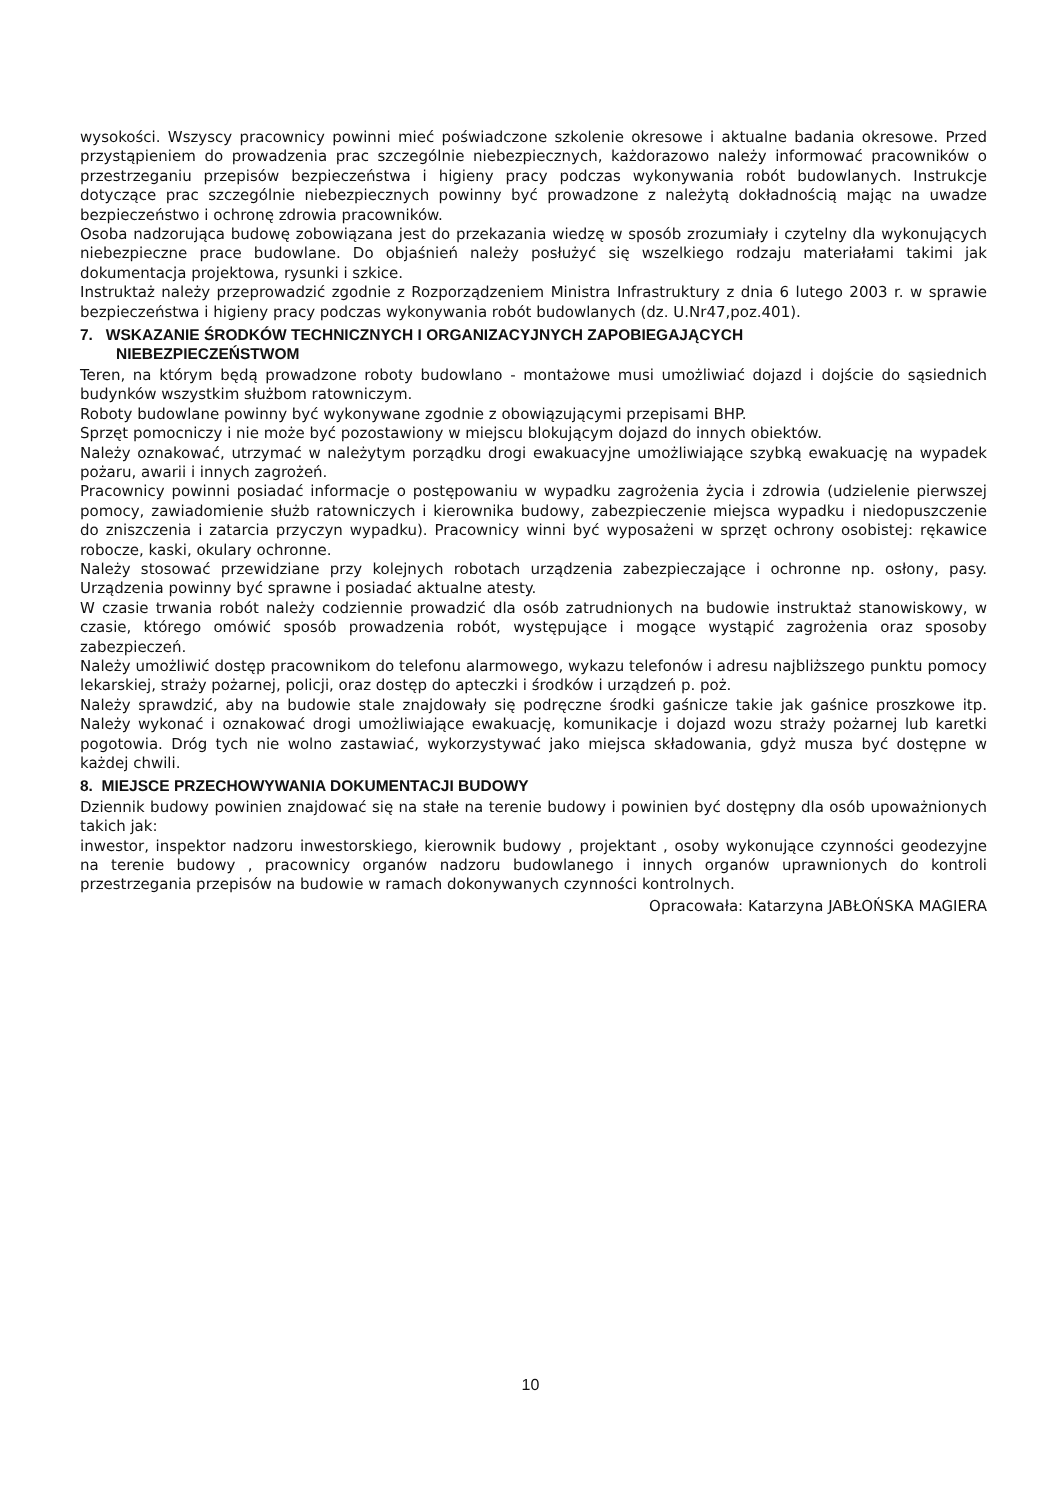wysokości. Wszyscy pracownicy powinni mieć poświadczone szkolenie okresowe i aktualne badania okresowe. Przed przystąpieniem do prowadzenia prac szczególnie niebezpiecznych, każdorazowo należy informować pracowników o przestrzeganiu przepisów bezpieczeństwa i higieny pracy podczas wykonywania robót budowlanych. Instrukcje dotyczące prac szczególnie niebezpiecznych powinny być prowadzone z należytą dokładnością mając na uwadze bezpieczeństwo i ochronę zdrowia pracowników.
Osoba nadzorująca budowę zobowiązana jest do przekazania wiedzę w sposób zrozumiały i czytelny dla wykonujących niebezpieczne prace budowlane. Do objaśnień należy posłużyć się wszelkiego rodzaju materiałami takimi jak dokumentacja projektowa, rysunki i szkice.
Instruktaż należy przeprowadzić zgodnie z Rozporządzeniem Ministra Infrastruktury z dnia 6 lutego 2003 r. w sprawie bezpieczeństwa i higieny pracy podczas wykonywania robót budowlanych (dz. U.Nr47,poz.401).
7. WSKAZANIE ŚRODKÓW TECHNICZNYCH I ORGANIZACYJNYCH ZAPOBIEGAJĄCYCH
NIEBEZPIECZEŃSTWOM
Teren, na którym będą prowadzone roboty budowlano - montażowe musi umożliwiać dojazd i dojście do sąsiednich budynków wszystkim służbom ratowniczym.
Roboty budowlane powinny być wykonywane zgodnie z obowiązującymi przepisami BHP.
Sprzęt pomocniczy i nie może być pozostawiony w miejscu blokującym dojazd do innych obiektów.
Należy oznakować, utrzymać w należytym porządku drogi ewakuacyjne umożliwiające szybką ewakuację na wypadek pożaru, awarii i innych zagrożeń.
Pracownicy powinni posiadać informacje o postępowaniu w wypadku zagrożenia życia i zdrowia (udzielenie pierwszej pomocy, zawiadomienie służb ratowniczych i kierownika budowy, zabezpieczenie miejsca wypadku i niedopuszczenie do zniszczenia i zatarcia przyczyn wypadku). Pracownicy winni być wyposażeni w sprzęt ochrony osobistej: rękawice robocze, kaski, okulary ochronne.
Należy stosować przewidziane przy kolejnych robotach urządzenia zabezpieczające i ochronne np. osłony, pasy. Urządzenia powinny być sprawne i posiadać aktualne atesty.
W czasie trwania robót należy codziennie prowadzić dla osób zatrudnionych na budowie instruktaż stanowiskowy, w czasie, którego omówić sposób prowadzenia robót, występujące i mogące wystąpić zagrożenia oraz sposoby zabezpieczeń.
Należy umożliwić dostęp pracownikom do telefonu alarmowego, wykazu telefonów i adresu najbliższego punktu pomocy lekarskiej, straży pożarnej, policji, oraz dostęp do apteczki i środków i urządzeń p. poż.
Należy sprawdzić, aby na budowie stale znajdowały się podręczne środki gaśnicze takie jak gaśnice proszkowe itp. Należy wykonać i oznakować drogi umożliwiające ewakuację, komunikacje i dojazd wozu straży pożarnej lub karetki pogotowia. Dróg tych nie wolno zastawiać, wykorzystywać jako miejsca składowania, gdyż musza być dostępne w każdej chwili.
8. MIEJSCE PRZECHOWYWANIA DOKUMENTACJI BUDOWY
Dziennik budowy powinien znajdować się na stałe na terenie budowy i powinien być dostępny dla osób upoważnionych takich jak:
inwestor, inspektor nadzoru inwestorskiego, kierownik budowy , projektant , osoby wykonujące czynności geodezyjne na terenie budowy , pracownicy organów nadzoru budowlanego i innych organów uprawnionych do kontroli przestrzegania przepisów na budowie w ramach dokonywanych czynności kontrolnych.
Opracowała: Katarzyna JABŁOŃSKA MAGIERA
10